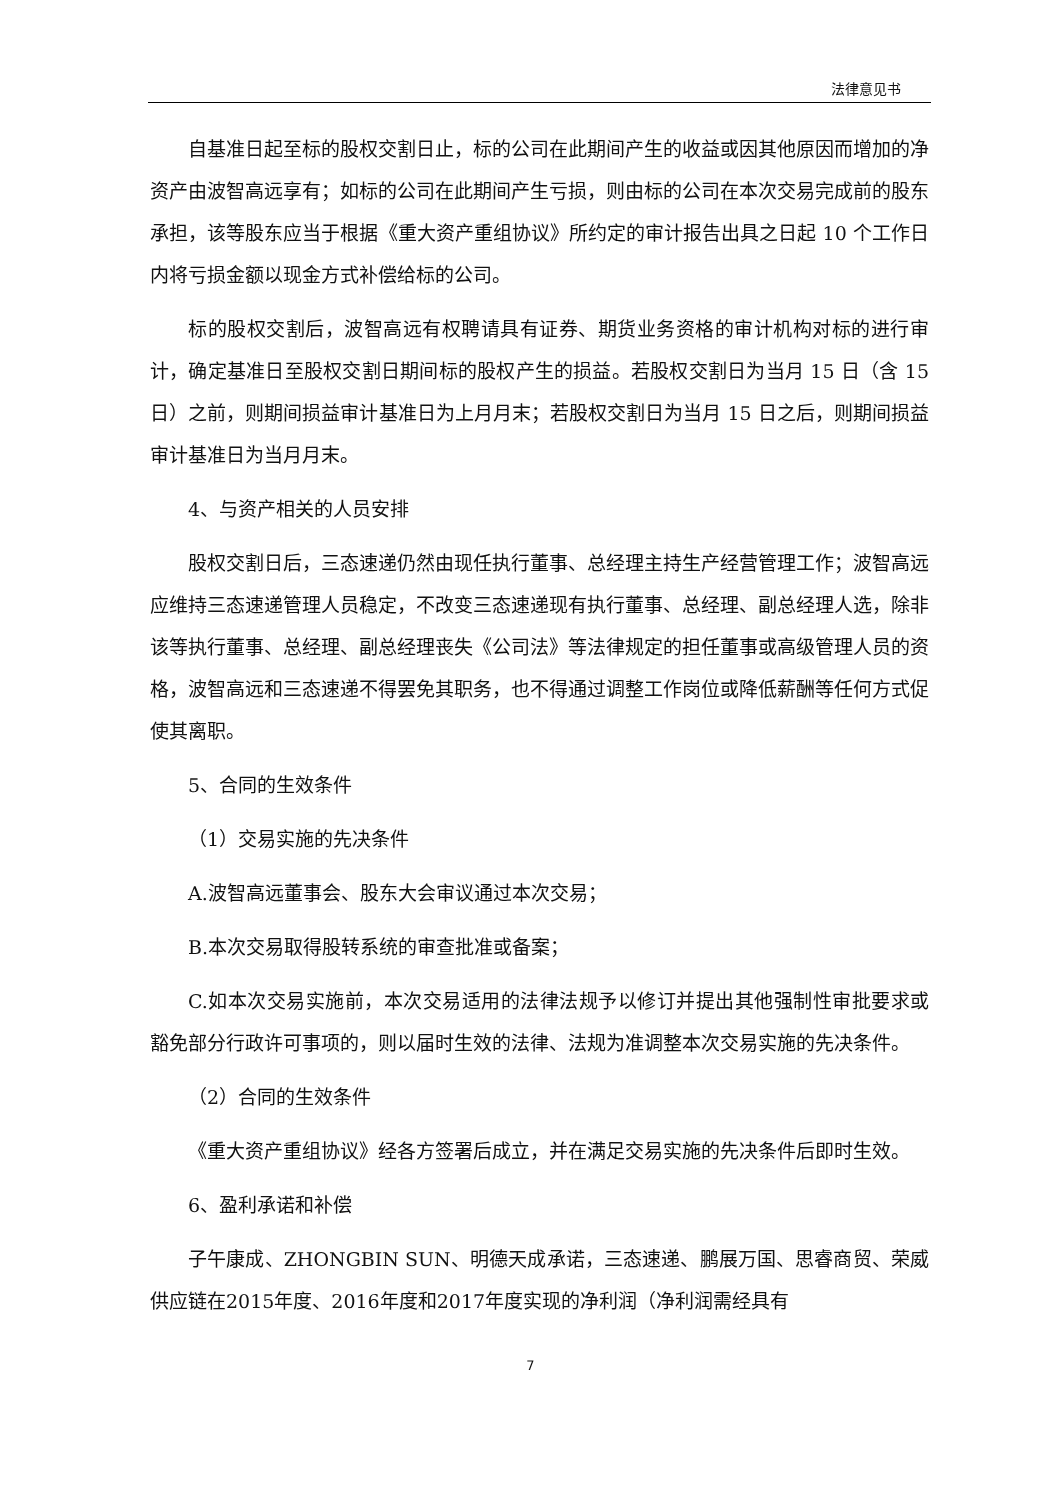法律意见书
自基准日起至标的股权交割日止，标的公司在此期间产生的收益或因其他原因而增加的净资产由波智高远享有；如标的公司在此期间产生亏损，则由标的公司在本次交易完成前的股东承担，该等股东应当于根据《重大资产重组协议》所约定的审计报告出具之日起 10 个工作日内将亏损金额以现金方式补偿给标的公司。
标的股权交割后，波智高远有权聘请具有证券、期货业务资格的审计机构对标的进行审计，确定基准日至股权交割日期间标的股权产生的损益。若股权交割日为当月 15 日（含 15 日）之前，则期间损益审计基准日为上月月末；若股权交割日为当月 15 日之后，则期间损益审计基准日为当月月末。
4、与资产相关的人员安排
股权交割日后，三态速递仍然由现任执行董事、总经理主持生产经营管理工作；波智高远应维持三态速递管理人员稳定，不改变三态速递现有执行董事、总经理、副总经理人选，除非该等执行董事、总经理、副总经理丧失《公司法》等法律规定的担任董事或高级管理人员的资格，波智高远和三态速递不得罢免其职务，也不得通过调整工作岗位或降低薪酬等任何方式促使其离职。
5、合同的生效条件
（1）交易实施的先决条件
A.波智高远董事会、股东大会审议通过本次交易；
B.本次交易取得股转系统的审查批准或备案；
C.如本次交易实施前，本次交易适用的法律法规予以修订并提出其他强制性审批要求或豁免部分行政许可事项的，则以届时生效的法律、法规为准调整本次交易实施的先决条件。
（2）合同的生效条件
《重大资产重组协议》经各方签署后成立，并在满足交易实施的先决条件后即时生效。
6、盈利承诺和补偿
子午康成、ZHONGBIN SUN、明德天成承诺，三态速递、鹏展万国、思睿商贸、荣威供应链在2015年度、2016年度和2017年度实现的净利润（净利润需经具有
7